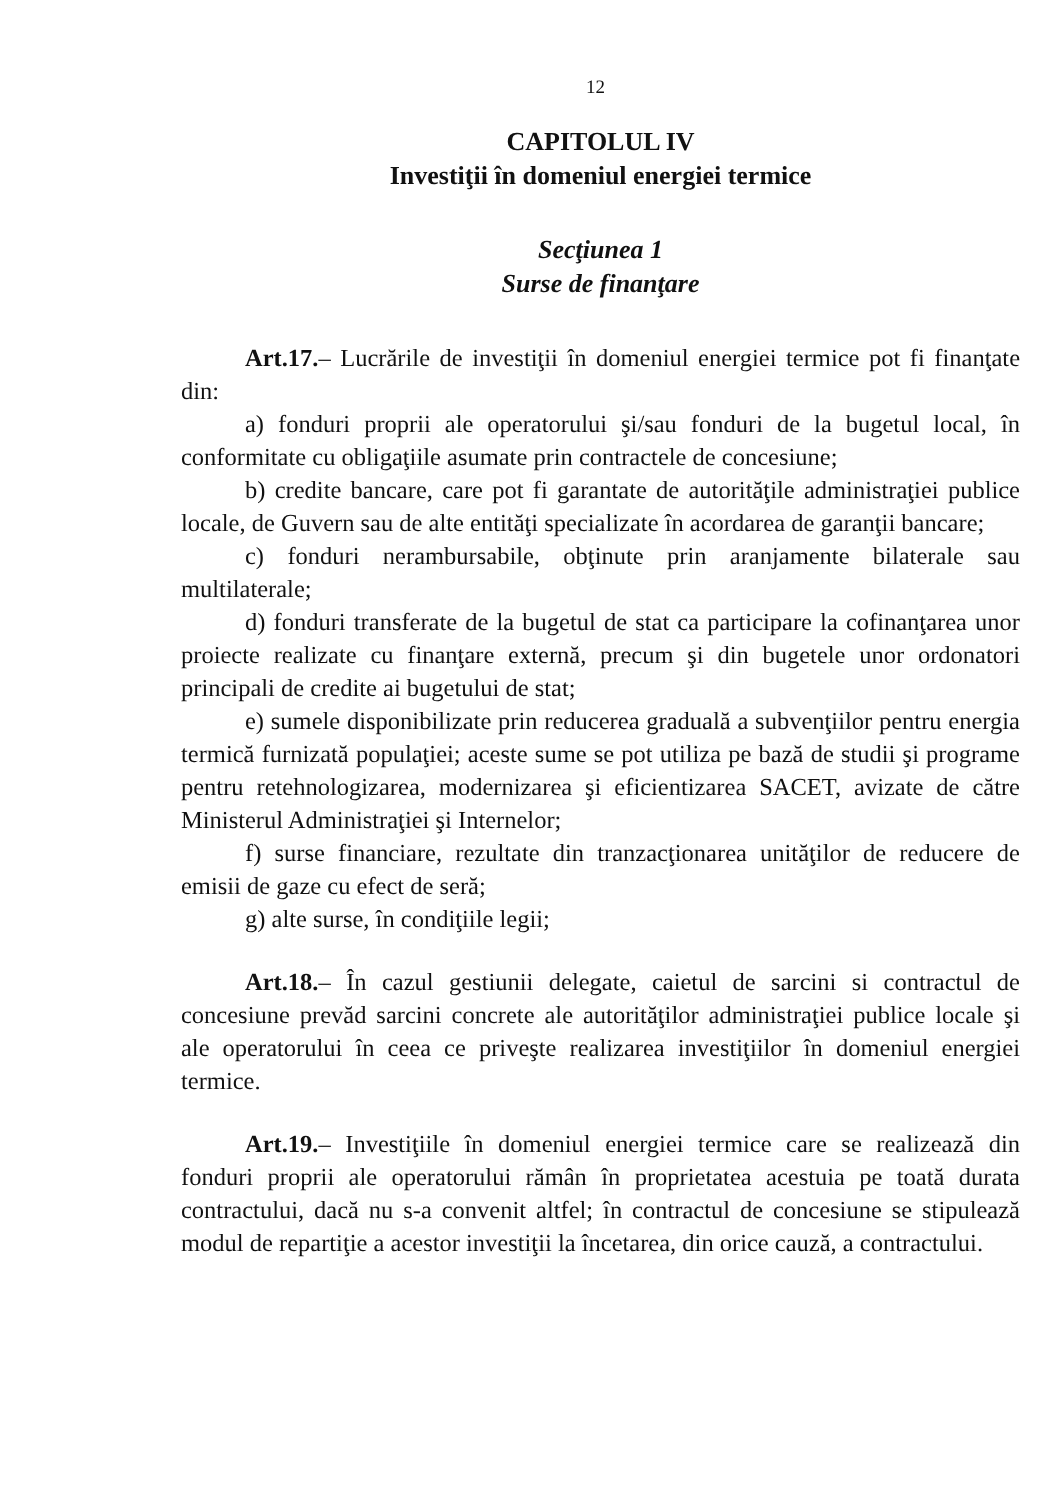12
CAPITOLUL IV
Investiţii în domeniul energiei termice
Secţiunea 1
Surse de finanţare
Art.17.– Lucrările de investiţii în domeniul energiei termice pot fi finanţate din:
a) fonduri proprii ale operatorului şi/sau fonduri de la bugetul local, în conformitate cu obligaţiile asumate prin contractele de concesiune;
b) credite bancare, care pot fi garantate de autorităţile administraţiei publice locale, de Guvern sau de alte entităţi specializate în acordarea de garanţii bancare;
c) fonduri nerambursabile, obţinute prin aranjamente bilaterale sau multilaterale;
d) fonduri transferate de la bugetul de stat ca participare la cofinanţarea unor proiecte realizate cu finanţare externă, precum şi din bugetele unor ordonatori principali de credite ai bugetului de stat;
e) sumele disponibilizate prin reducerea graduală a subvenţiilor pentru energia termică furnizată populaţiei; aceste sume se pot utiliza pe bază de studii şi programe pentru retehnologizarea, modernizarea şi eficientizarea SACET, avizate de către Ministerul Administraţiei şi Internelor;
f) surse financiare, rezultate din tranzacţionarea unităţilor de reducere de emisii de gaze cu efect de seră;
g) alte surse, în condiţiile legii;
Art.18.– În cazul gestiunii delegate, caietul de sarcini si contractul de concesiune prevăd sarcini concrete ale autorităţilor administraţiei publice locale şi ale operatorului în ceea ce priveşte realizarea investiţiilor în domeniul energiei termice.
Art.19.– Investiţiile în domeniul energiei termice care se realizează din fonduri proprii ale operatorului rămân în proprietatea acestuia pe toată durata contractului, dacă nu s-a convenit altfel; în contractul de concesiune se stipulează modul de repartiţie a acestor investiţii la încetarea, din orice cauză, a contractului.